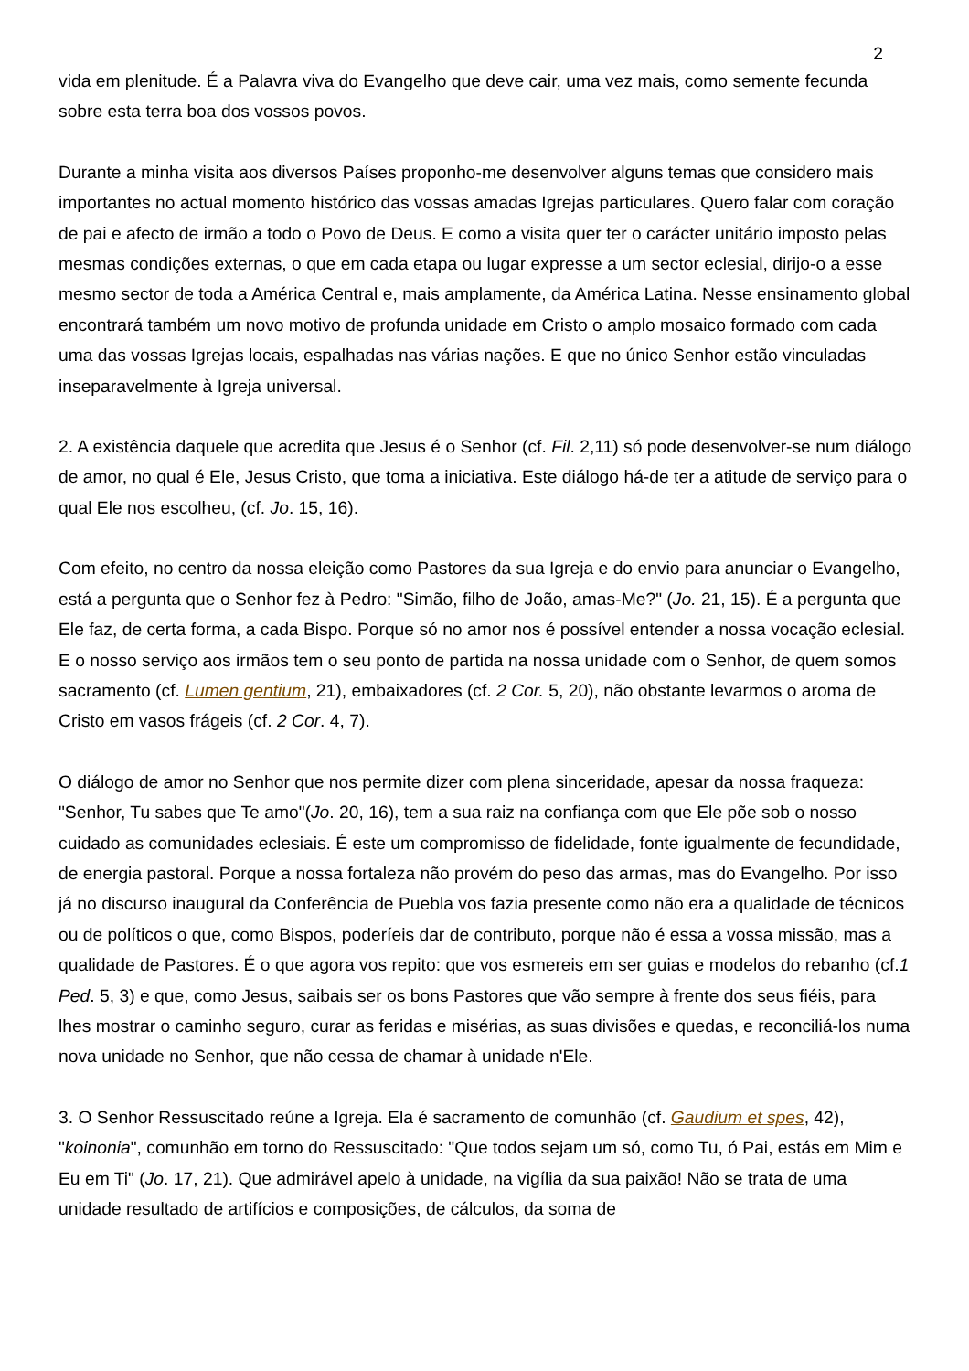2
vida em plenitude. É a Palavra viva do Evangelho que deve cair, uma vez mais, como semente fecunda sobre esta terra boa dos vossos povos.
Durante a minha visita aos diversos Países proponho-me desenvolver alguns temas que considero mais importantes no actual momento histórico das vossas amadas Igrejas particulares. Quero falar com coração de pai e afecto de irmão a todo o Povo de Deus. E como a visita quer ter o carácter unitário imposto pelas mesmas condições externas, o que em cada etapa ou lugar expresse a um sector eclesial, dirijo-o a esse mesmo sector de toda a América Central e, mais amplamente, da América Latina. Nesse ensinamento global encontrará também um novo motivo de profunda unidade em Cristo o amplo mosaico formado com cada uma das vossas Igrejas locais, espalhadas nas várias nações. E que no único Senhor estão vinculadas inseparavelmente à Igreja universal.
2. A existência daquele que acredita que Jesus é o Senhor (cf. Fil. 2,11) só pode desenvolver-se num diálogo de amor, no qual é Ele, Jesus Cristo, que toma a iniciativa. Este diálogo há-de ter a atitude de serviço para o qual Ele nos escolheu, (cf. Jo. 15, 16).
Com efeito, no centro da nossa eleição como Pastores da sua Igreja e do envio para anunciar o Evangelho, está a pergunta que o Senhor fez à Pedro: "Simão, filho de João, amas-Me?" (Jo. 21, 15). É a pergunta que Ele faz, de certa forma, a cada Bispo. Porque só no amor nos é possível entender a nossa vocação eclesial. E o nosso serviço aos irmãos tem o seu ponto de partida na nossa unidade com o Senhor, de quem somos sacramento (cf. Lumen gentium, 21), embaixadores (cf. 2 Cor. 5, 20), não obstante levarmos o aroma de Cristo em vasos frágeis (cf. 2 Cor. 4, 7).
O diálogo de amor no Senhor que nos permite dizer com plena sinceridade, apesar da nossa fraqueza: "Senhor, Tu sabes que Te amo"(Jo. 20, 16), tem a sua raiz na confiança com que Ele põe sob o nosso cuidado as comunidades eclesiais. É este um compromisso de fidelidade, fonte igualmente de fecundidade, de energia pastoral. Porque a nossa fortaleza não provém do peso das armas, mas do Evangelho. Por isso já no discurso inaugural da Conferência de Puebla vos fazia presente como não era a qualidade de técnicos ou de políticos o que, como Bispos, poderíeis dar de contributo, porque não é essa a vossa missão, mas a qualidade de Pastores. É o que agora vos repito: que vos esmereis em ser guias e modelos do rebanho (cf.1 Ped. 5, 3) e que, como Jesus, saibais ser os bons Pastores que vão sempre à frente dos seus fiéis, para lhes mostrar o caminho seguro, curar as feridas e misérias, as suas divisões e quedas, e reconciliá-los numa nova unidade no Senhor, que não cessa de chamar à unidade n'Ele.
3. O Senhor Ressuscitado reúne a Igreja. Ela é sacramento de comunhão (cf. Gaudium et spes, 42), "koinonia", comunhão em torno do Ressuscitado: "Que todos sejam um só, como Tu, ó Pai, estás em Mim e Eu em Ti" (Jo. 17, 21). Que admirável apelo à unidade, na vigília da sua paixão! Não se trata de uma unidade resultado de artifícios e composições, de cálculos, da soma de